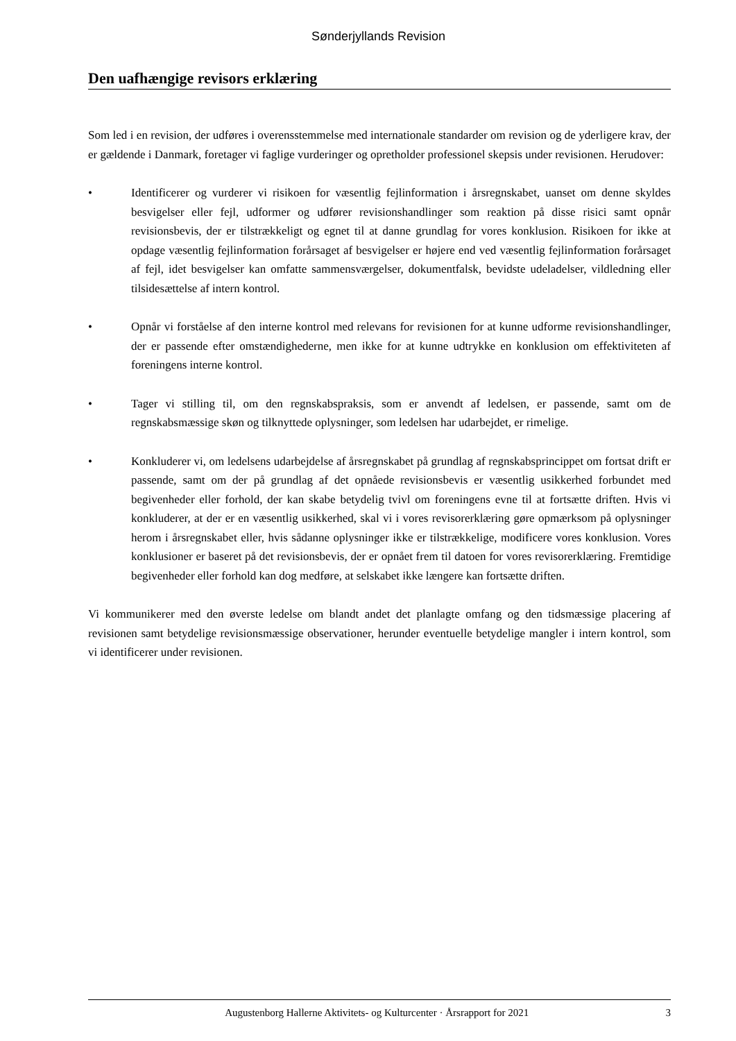Sønderjyllands Revision
Den uafhængige revisors erklæring
Som led i en revision, der udføres i overensstemmelse med internationale standarder om revision og de yderligere krav, der er gældende i Danmark, foretager vi faglige vurderinger og opretholder professionel skepsis under revisionen. Herudover:
• Identificerer og vurderer vi risikoen for væsentlig fejlinformation i årsregnskabet, uanset om denne skyldes besvigelser eller fejl, udformer og udfører revisionshandlinger som reaktion på disse risici samt opnår revisionsbevis, der er tilstrækkeligt og egnet til at danne grundlag for vores konklusion. Risikoen for ikke at opdage væsentlig fejlinformation forårsaget af besvigelser er højere end ved væsentlig fejlinformation forårsaget af fejl, idet besvigelser kan omfatte sammensværgelser, dokumentfalsk, bevidste udeladelser, vildledning eller tilsidesættelse af intern kontrol.
• Opnår vi forståelse af den interne kontrol med relevans for revisionen for at kunne udforme revisionshandlinger, der er passende efter omstændighederne, men ikke for at kunne udtrykke en konklusion om effektiviteten af foreningens interne kontrol.
• Tager vi stilling til, om den regnskabspraksis, som er anvendt af ledelsen, er passende, samt om de regnskabsmæssige skøn og tilknyttede oplysninger, som ledelsen har udarbejdet, er rimelige.
• Konkluderer vi, om ledelsens udarbejdelse af årsregnskabet på grundlag af regnskabsprincippet om fortsat drift er passende, samt om der på grundlag af det opnåede revisionsbevis er væsentlig usikkerhed forbundet med begivenheder eller forhold, der kan skabe betydelig tvivl om foreningens evne til at fortsætte driften. Hvis vi konkluderer, at der er en væsentlig usikkerhed, skal vi i vores revisorerklæring gøre opmærksom på oplysninger herom i årsregnskabet eller, hvis sådanne oplysninger ikke er tilstrækkelige, modificere vores konklusion. Vores konklusioner er baseret på det revisionsbevis, der er opnået frem til datoen for vores revisorerklæring. Fremtidige begivenheder eller forhold kan dog medføre, at selskabet ikke længere kan fortsætte driften.
Vi kommunikerer med den øverste ledelse om blandt andet det planlagte omfang og den tidsmæssige placering af revisionen samt betydelige revisionsmæssige observationer, herunder eventuelle betydelige mangler i intern kontrol, som vi identificerer under revisionen.
Augustenborg Hallerne Aktivitets- og Kulturcenter · Årsrapport for 2021
3